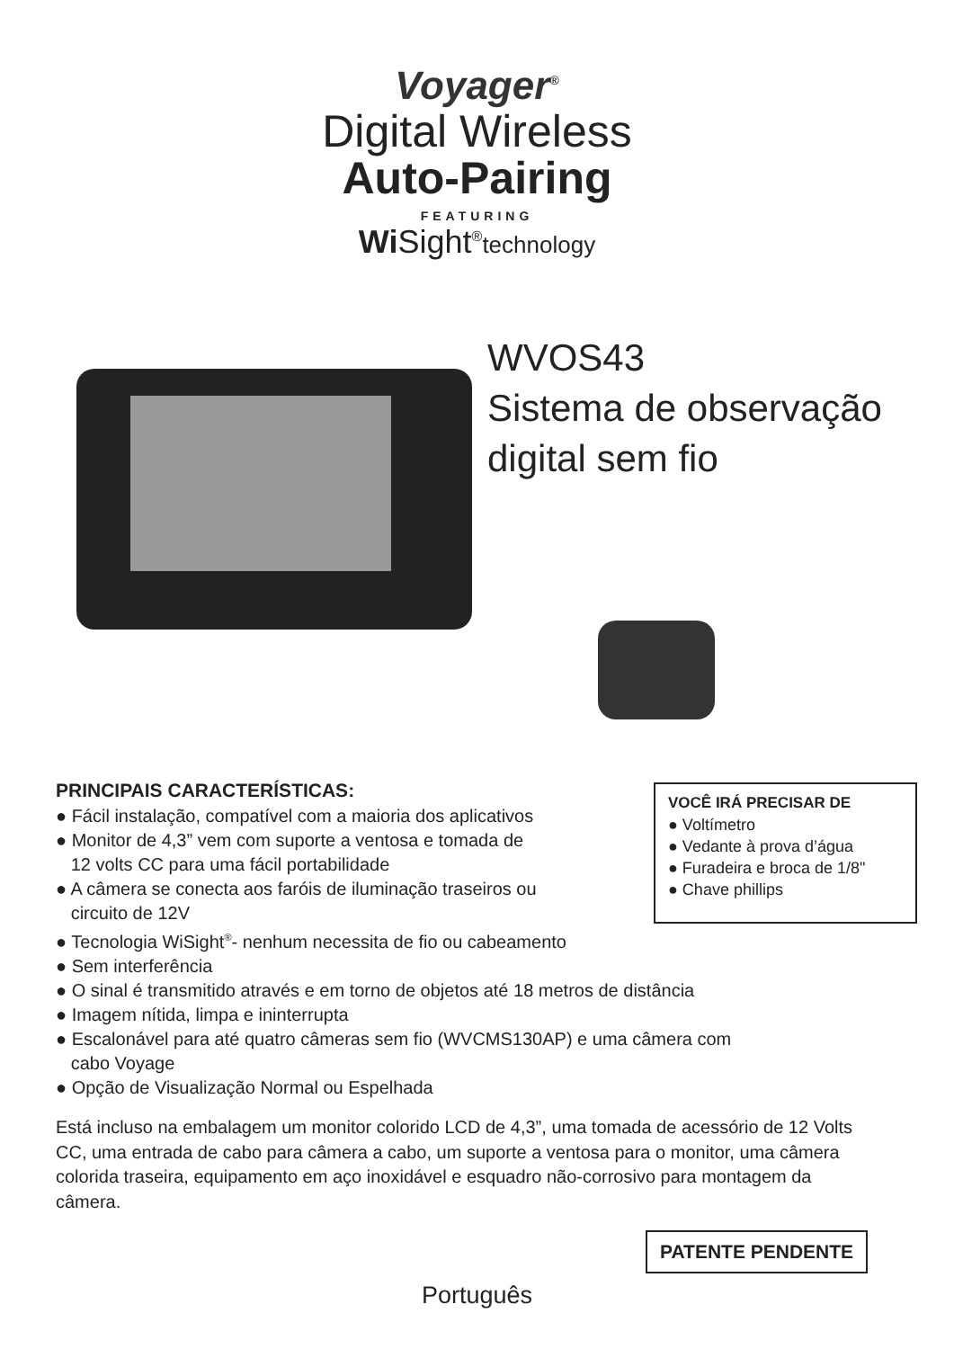Voyager<sup>®</sup>
Digital Wireless
Auto-Pairing
FEATURING
Wi Sight<sup>®</sup>technology
WVOS43
Sistema de observação
digital sem fio
PRINCIPAIS CARACTERÍSTICAS:
● Fácil instalação, compatível com a maioria dos aplicativos
● Monitor de 4,3” vem com suporte a ventosa e tomada de
12 volts CC para uma fácil portabilidade
● A câmera se conecta aos faróis de iluminação traseiros ou
circuito de 12V
● Tecnologia WiSight<sup>®</sup>- nenhum necessita de fio ou cabeamento
● Sem interferência
● O sinal é transmitido através e em torno de objetos até 18 metros de distância
● Imagem nítida, limpa e ininterrupta
● Escalonável para até quatro câmeras sem fio (WVCMS130AP) e uma câmera com
cabo Voyage
● Opção de Visualização Normal ou Espelhada
VOCÊ IRÁ PRECISAR DE
● Voltímetro
● Vedante à prova d’água
● Furadeira e broca de 1/8"
● Chave phillips
Está incluso na embalagem um monitor colorido LCD de 4,3”, uma tomada de acessório de 12 Volts CC, uma entrada de cabo para câmera a cabo, um suporte a ventosa para o monitor, uma câmera colorida traseira, equipamento em aço inoxidável e esquadro não-corrosivo para montagem da câmera.
PATENTE PENDENTE
Português